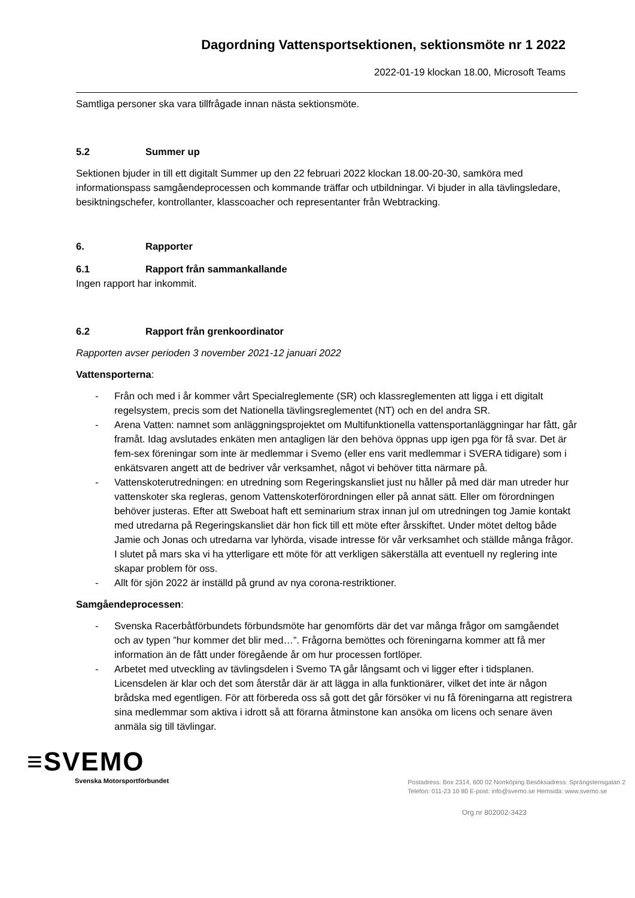Dagordning Vattensportsektionen, sektionsmöte nr 1 2022
2022-01-19 klockan 18.00, Microsoft Teams
Samtliga personer ska vara tillfrågade innan nästa sektionsmöte.
5.2 Summer up
Sektionen bjuder in till ett digitalt Summer up den 22 februari 2022 klockan 18.00-20-30, samköra med informationspass samgåendeprocessen och kommande träffar och utbildningar. Vi bjuder in alla tävlingsledare, besiktningschefer, kontrollanter, klasscoacher och representanter från Webtracking.
6. Rapporter
6.1 Rapport från sammankallande
Ingen rapport har inkommit.
6.2 Rapport från grenkoordinator
Rapporten avser perioden 3 november 2021-12 januari 2022
Vattensporterna:
- Från och med i år kommer vårt Specialreglemente (SR) och klassreglementen att ligga i ett digitalt regelsystem, precis som det Nationella tävlingsreglementet (NT) och en del andra SR.
- Arena Vatten: namnet som anläggningsprojektet om Multifunktionella vattensportanläggningar har fått, går framåt. Idag avslutades enkäten men antagligen lär den behöva öppnas upp igen pga för få svar. Det är fem-sex föreningar som inte är medlemmar i Svemo (eller ens varit medlemmar i SVERA tidigare) som i enkätsvaren angett att de bedriver vår verksamhet, något vi behöver titta närmare på.
- Vattenskoterutredningen: en utredning som Regeringskansliet just nu håller på med där man utreder hur vattenskoter ska regleras, genom Vattenskoterförordningen eller på annat sätt. Eller om förordningen behöver justeras. Efter att Sweboat haft ett seminarium strax innan jul om utredningen tog Jamie kontakt med utredarna på Regeringskansliet där hon fick till ett möte efter årsskiftet. Under mötet deltog både Jamie och Jonas och utredarna var lyhörda, visade intresse för vår verksamhet och ställde många frågor. I slutet på mars ska vi ha ytterligare ett möte för att verkligen säkerställa att eventuell ny reglering inte skapar problem för oss.
- Allt för sjön 2022 är inställd på grund av nya corona-restriktioner.
Samgåendeprocessen:
- Svenska Racerbåtförbundets förbundsmöte har genomförts där det var många frågor om samgåendet och av typen ”hur kommer det blir med…”. Frågorna bemöttes och föreningarna kommer att få mer information än de fått under föregående år om hur processen fortlöper.
- Arbetet med utveckling av tävlingsdelen i Svemo TA går långsamt och vi ligger efter i tidsplanen. Licensdelen är klar och det som återstår där är att lägga in alla funktionärer, vilket det inte är någon brådska med egentligen. För att förbereda oss så gott det går försöker vi nu få föreningarna att registrera sina medlemmar som aktiva i idrott så att förarna åtminstone kan ansöka om licens och senare även anmäla sig till tävlingar.
≡SVEMO
Svenska Motorsportförbundet
Postadress: Box 2314, 600 02 Norrköping Besöksadress: Sprängstensgatan 2
Telefon: 011-23 10 80 E-post: info@svemo.se Hemsida: www.svemo.se
Org.nr 802002-3423